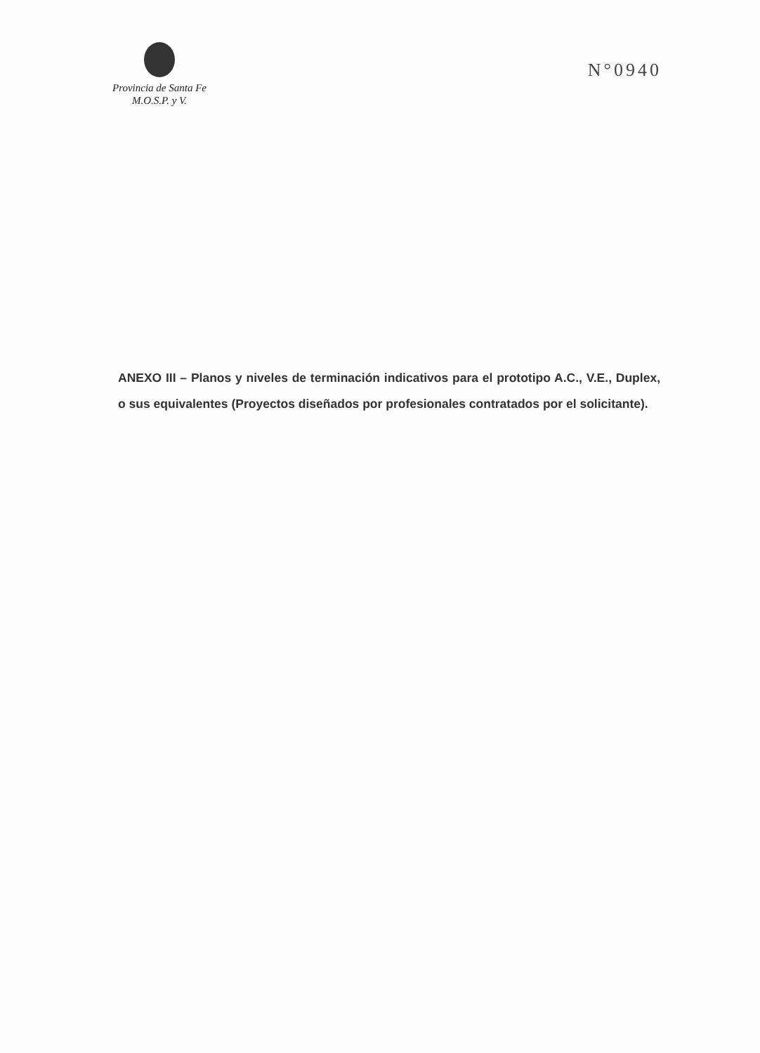Provincia de Santa Fe
M.O.S.P. y V.
N°0940
ANEXO III – Planos y niveles de terminación indicativos para el prototipo A.C., V.E., Duplex, o sus equivalentes (Proyectos diseñados por profesionales contratados por el solicitante).